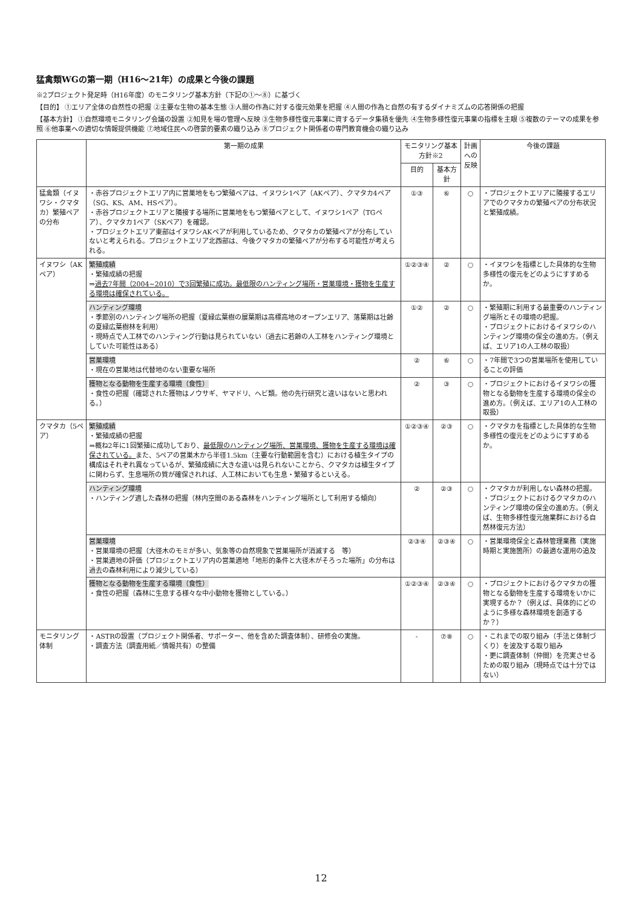猛禽類WGの第一期（H16～21年）の成果と今後の課題
※2プロジェクト発足時（H16年度）のモニタリング基本方針（下記の①～⑧）に基づく
【目的】 ①エリア全体の自然性の把握 ②主要な生物の基本生態 ③人間の作為に対する復元効果を把握 ④人間の作為と自然の有するダイナミズムの応答関係の把握
【基本方針】 ①自然環境モニタリング会議の設置 ②知見を場の管理へ反映 ③生物多様性復元事業に資するデータ集積を優先 ④生物多様性復元事業の指標を主眼 ⑤複数のテーマの成果を参照 ⑥他事業への適切な情報提供機能 ⑦地域住民への啓蒙的要素の織り込み ⑧プロジェクト関係者の専門教育機会の織り込み
| | 第一期の成果 | モニタリング基本方針※2 | | 計画への反映 | 今後の課題 |
| --- | --- | --- | --- | --- | --- |
| | | 目的 | 基本方針 | | |
| 猛禽類（イヌワシ・クマタカ）繁殖ペアの分布 | ・赤谷プロジェクトエリア内に営巣地をもつ繁殖ペアは、イヌワシ1ペア（AKペア）、クマタカ4ペア（SG、KS、AM、HSペア）。 ・赤谷プロジェクトエリアと隣接する場所に営巣地をもつ繁殖ペアとして、イヌワシ1ペア（TGペア）、クマタカ1ペア（SKペア）を確認。 ・プロジェクトエリア東部はイヌワシAKペアが利用しているため、クマタカの繁殖ペアが分布していないと考えられる。プロジェクトエリア北西部は、今後クマタカの繁殖ペアが分布する可能性が考えられる。 | ①③ | ⑥ | ○ | ・プロジェクトエリアに隣接するエリアでのクマタカの繁殖ペアの分布状況と繁殖成績。 |
| イヌワシ（AKペア） | 繁殖成績 ・繁殖成績の把握 ⇒ 過去7年間（2004~2010）で3回繁殖に成功。最低限のハンティング場所・営巣環境・獲物を生産する環境は確保されている。 | ①②③④ | ② | ○ | ・イヌワシを指標とした具体的な生物多様性の復元をどのようにすすめるか。 |
| | ハンティング環境 ・季節別のハンティング場所の把握（夏緑広葉樹の展葉期は高標高地のオープンエリア、落葉期は壮齢の夏緑広葉樹林を利用） ・現時点で人工林でのハンティング行動は見られていない（過去に若齢の人工林をハンティング環境としていた可能性はある） | ①② | ② | ○ | ・繁殖期に利用する最重要のハンティング場所とその環境の把握。 ・プロジェクトにおけるイヌワシのハンティング環境の保全の進め方。（例えば、エリア1の人工林の取扱） |
| | 営巣環境 ・現在の営巣地は代替地のない重要な場所 | ② | ⑥ | ○ | ・7年間で3つの営巣場所を使用していることの評価 |
| | 獲物となる動物を生産する環境（食性） ・食性の把握（確認された獲物はノウサギ、ヤマドリ、ヘビ類。他の先行研究と違いはないと思われる。） | ② | ③ | ○ | ・プロジェクトにおけるイヌワシの獲物となる動物を生産する環境の保全の進め方。（例えば、エリア1の人工林の取扱） |
| クマタカ（5ペア） | 繁殖成績 ・繁殖成績の把握 ⇒概ね2年に1回繁殖に成功しており、 最低限のハンティング場所、営巣環境、獲物を生産する環境は確保されている。 また、5ペアの営巣木から半径1.5km（主要な行動範囲を含む）における植生タイプの構成はそれぞれ異なっているが、繁殖成績に大きな違いは見られないことから、クマタカは植生タイプに関わらず、生息場所の質が確保されれば、人工林においても生息・繁殖するといえる。 | ①②③④ | ②③ | ○ | ・クマタカを指標とした具体的な生物多様性の復元をどのようにすすめるか。 |
| | ハンティング環境 ・ハンティング適した森林の把握（林内空間のある森林をハンティング場所として利用する傾向） | ② | ②③ | ○ | ・クマタカが利用しない森林の把握。 ・プロジェクトにおけるクマタカのハンティング環境の保全の進め方。（例えば、生物多様性復元施業群における自然林復元方法） |
| | 営巣環境 ・営巣環境の把握（大径木のモミが多い、気象等の自然現象で営巣場所が消滅する 等） ・営巣適地の評価（プロジェクトエリア内の営巣適地「地形的条件と大径木がそろった場所」の分布は過去の森林利用により減少している） | ②③④ | ②③④ | ○ | ・営巣環境保全と森林管理業務（実施時期と実施箇所）の最適な運用の追及 |
| | 獲物となる動物を生産する環境（食性） ・食性の把握（森林に生息する様々な中小動物を獲物としている。） | ①②③④ | ②③④ | ○ | ・プロジェクトにおけるクマタカの獲物となる動物を生産する環境をいかに実現するか？（例えば、具体的にどのように多様な森林環境を創造するか？） |
| モニタリング体制 | ・ASTRの設置（プロジェクト関係者、サポーター、他を含めた調査体制）、研修会の実施。 ・調査方法（調査用紙／情報共有）の整備 | - | ⑦⑧ | ○ | ・これまでの取り組み（手法と体制づくり）を波及する取り組み ・更に調査体制（仲間）を充実させるための取り組み（現時点では十分ではない） |
12